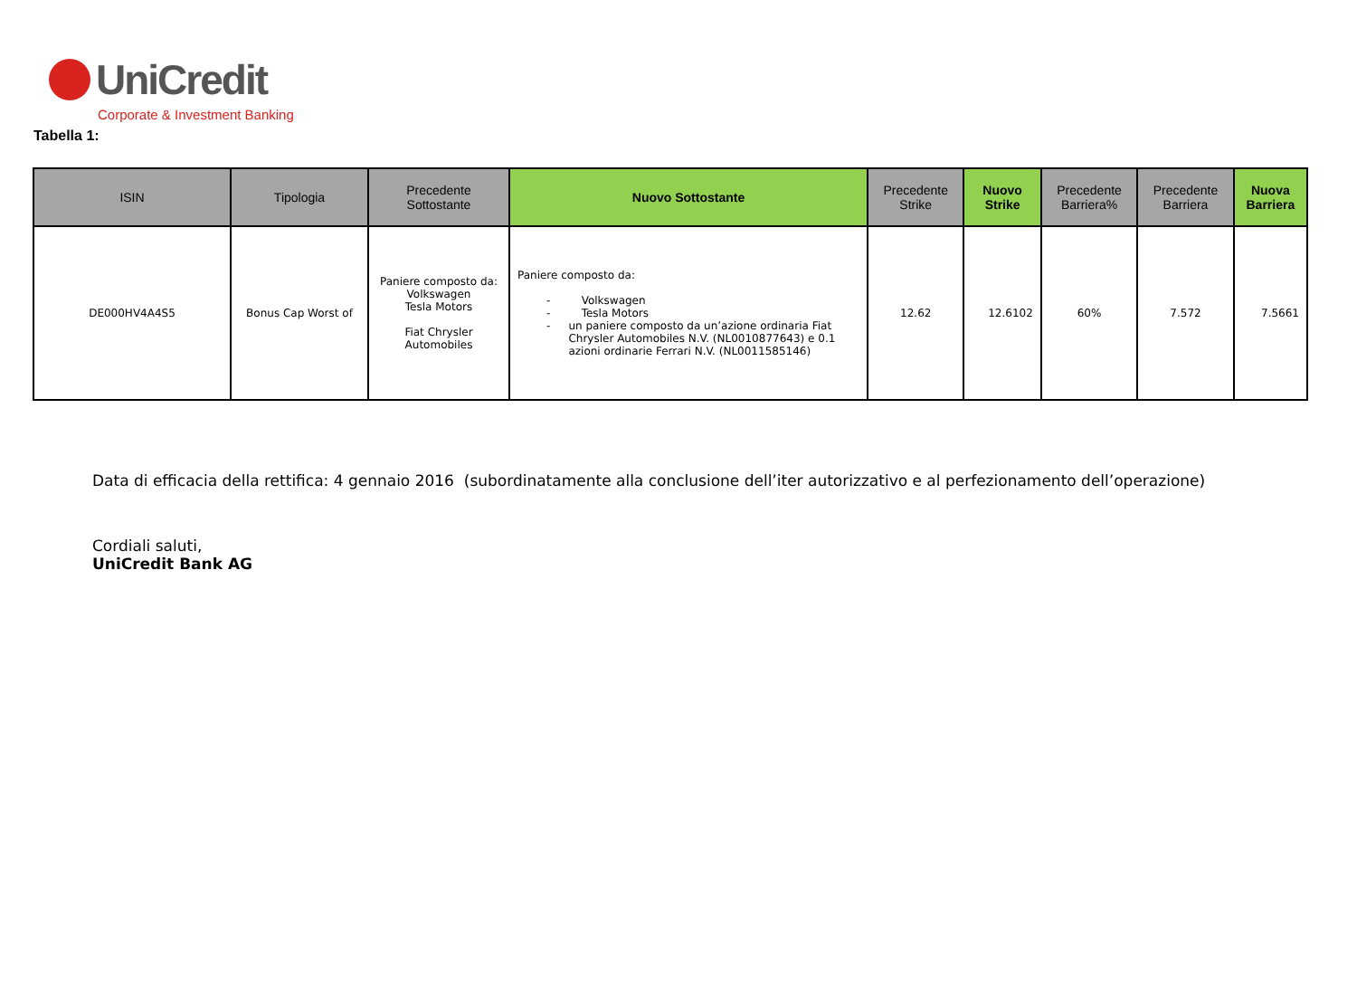UniCredit
Corporate & Investment Banking
Tabella 1:
| ISIN | Tipologia | Precedente Sottostante | Nuovo Sottostante | Precedente Strike | Nuovo Strike | Precedente Barriera% | Precedente Barriera | Nuova Barriera |
| --- | --- | --- | --- | --- | --- | --- | --- | --- |
| DE000HV4A4S5 | Bonus Cap Worst of | Paniere composto da: Volkswagen Tesla Motors Fiat Chrysler Automobiles | Paniere composto da: - Volkswagen - Tesla Motors - un paniere composto da un’azione ordinaria Fiat Chrysler Automobiles N.V. (NL0010877643) e 0.1 azioni ordinarie Ferrari N.V. (NL0011585146) | 12.62 | 12.6102 | 60% | 7.572 | 7.5661 |
Data di efficacia della rettifica: 4 gennaio 2016 (subordinatamente alla conclusione dell’iter autorizzativo e al perfezionamento dell’operazione)
Cordiali saluti,
UniCredit Bank AG